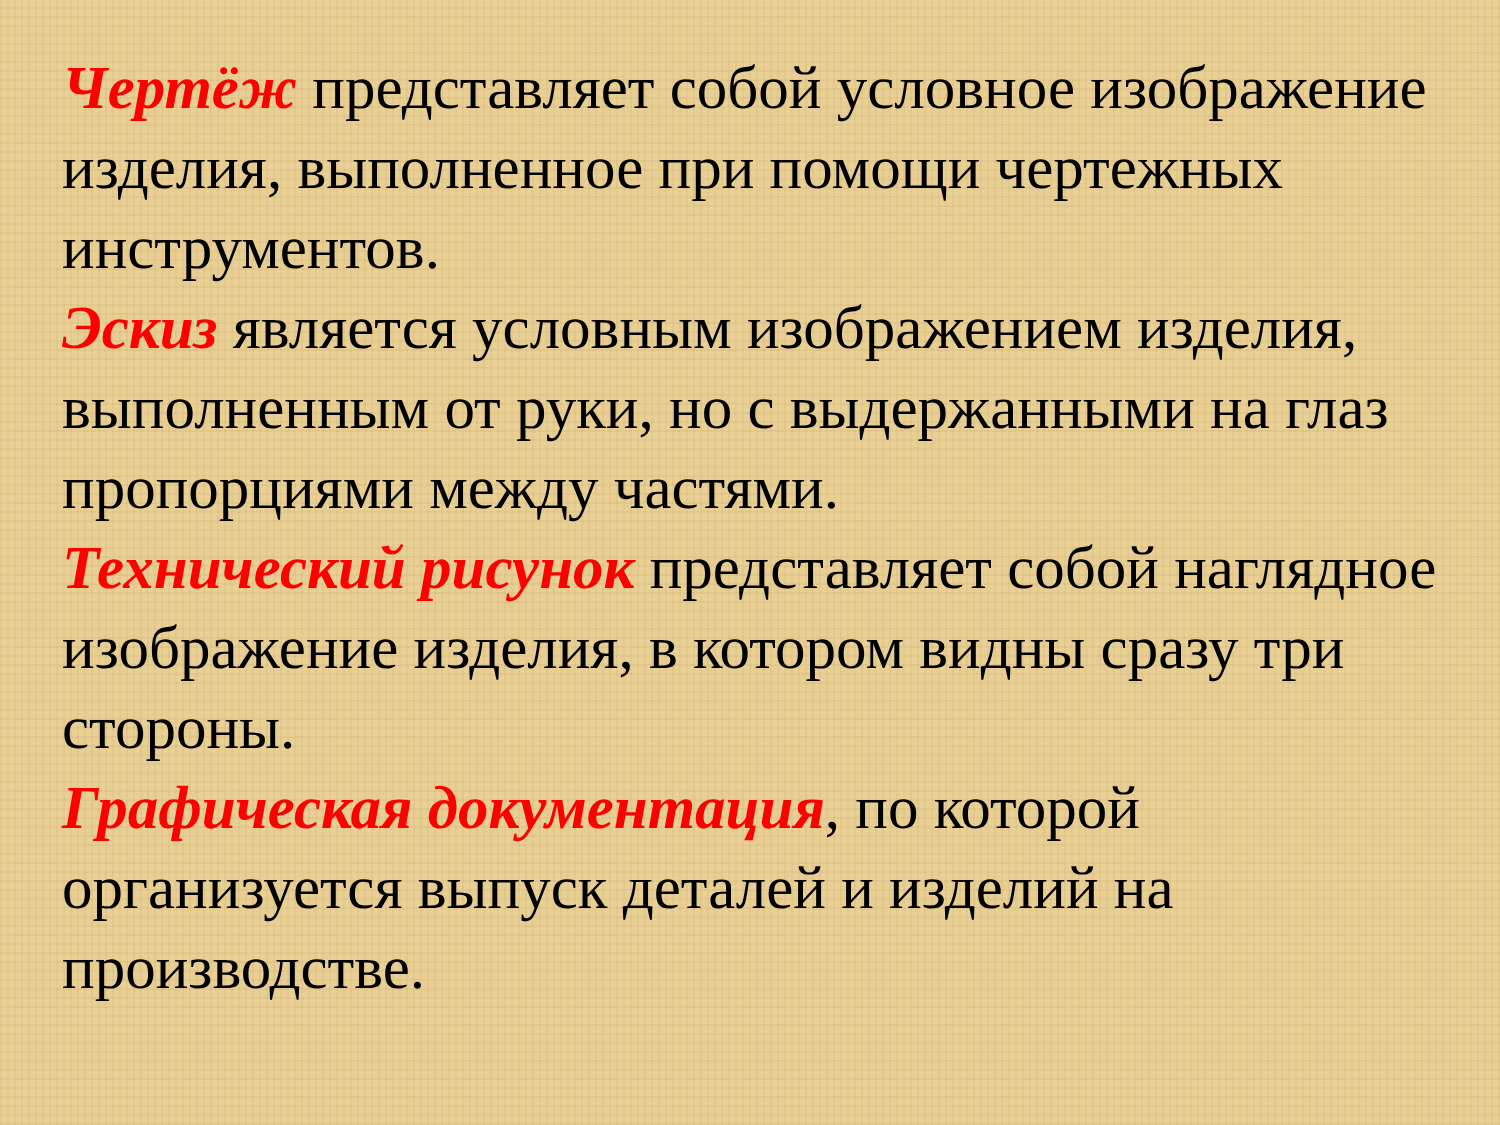Чертёж представляет собой условное изображение изделия, выполненное при помощи чертежных инструментов.
Эскиз является условным изображением изделия, выполненным от руки, но с выдержанными на глаз пропорциями между частями.
Технический рисунок представляет собой наглядное изображение изделия, в котором видны сразу три стороны.
Графическая документация, по которой организуется выпуск деталей и изделий на производстве.